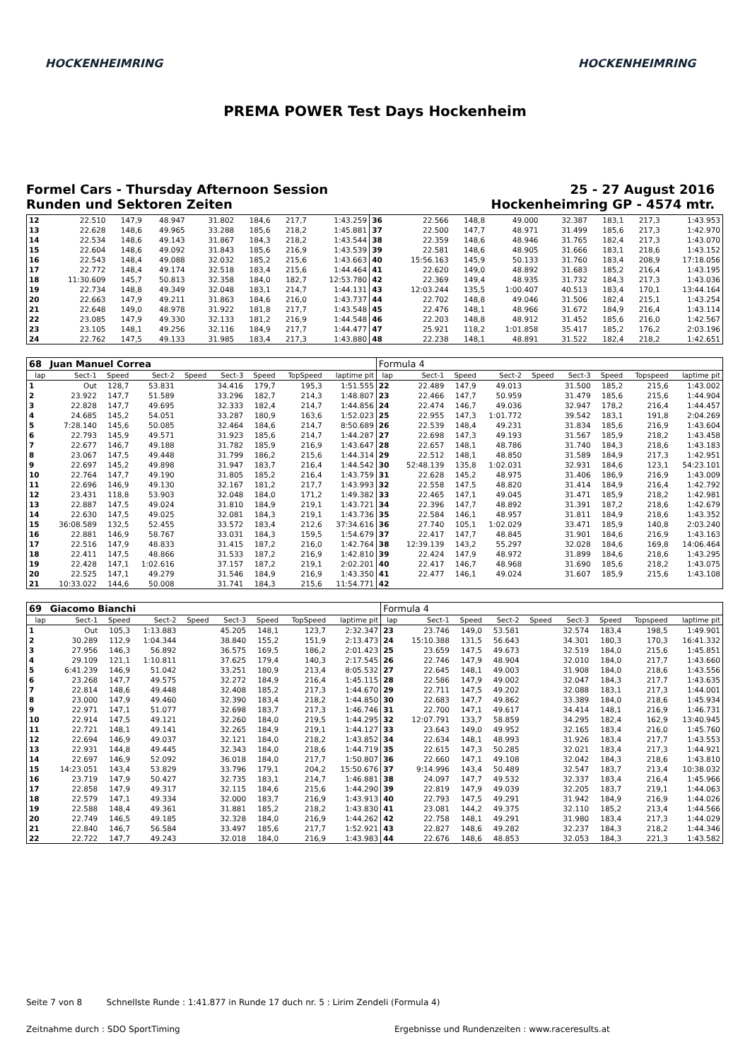HOCKENHEIMRING HOCKENHEIMRING
PREMA POWER Test Days Hockenheim
Formel Cars - Thursday Afternoon Session
Runden und Sektoren Zeiten
25 - 27 August 2016
Hockenheimring GP - 4574 mtr.
| 12 | 22.510 | 147,9 | 48.947 | | 31.802 | 184,6 | 217,7 | 1:43.259 | 36 | 22.566 | 148,8 | 49.000 | | 32.387 | 183,1 | 217,3 | 1:43.953 |
| 13 | 22.628 | 148,6 | 49.965 | | 33.288 | 185,6 | 218,2 | 1:45.881 | 37 | 22.500 | 147,7 | 48.971 | | 31.499 | 185,6 | 217,3 | 1:42.970 |
| 14 | 22.534 | 148,6 | 49.143 | | 31.867 | 184,3 | 218,2 | 1:43.544 | 38 | 22.359 | 148,6 | 48.946 | | 31.765 | 182,4 | 217,3 | 1:43.070 |
| 15 | 22.604 | 148,6 | 49.092 | | 31.843 | 185,6 | 216,9 | 1:43.539 | 39 | 22.581 | 148,6 | 48.905 | | 31.666 | 183,1 | 218,6 | 1:43.152 |
| 16 | 22.543 | 148,4 | 49.088 | | 32.032 | 185,2 | 215,6 | 1:43.663 | 40 | 15:56.163 | 145,9 | 50.133 | | 31.760 | 183,4 | 208,9 | 17:18.056 |
| 17 | 22.772 | 148,4 | 49.174 | | 32.518 | 183,4 | 215,6 | 1:44.464 | 41 | 22.620 | 149,0 | 48.892 | | 31.683 | 185,2 | 216,4 | 1:43.195 |
| 18 | 11:30.609 | 145,7 | 50.813 | | 32.358 | 184,0 | 182,7 | 12:53.780 | 42 | 22.369 | 149,4 | 48.935 | | 31.732 | 184,3 | 217,3 | 1:43.036 |
| 19 | 22.734 | 148,8 | 49.349 | | 32.048 | 183,1 | 214,7 | 1:44.131 | 43 | 12:03.244 | 135,5 | 1:00.407 | | 40.513 | 183,4 | 170,1 | 13:44.164 |
| 20 | 22.663 | 147,9 | 49.211 | | 31.863 | 184,6 | 216,0 | 1:43.737 | 44 | 22.702 | 148,8 | 49.046 | | 31.506 | 182,4 | 215,1 | 1:43.254 |
| 21 | 22.648 | 149,0 | 48.978 | | 31.922 | 181,8 | 217,7 | 1:43.548 | 45 | 22.476 | 148,1 | 48.966 | | 31.672 | 184,9 | 216,4 | 1:43.114 |
| 22 | 23.085 | 147,9 | 49.330 | | 32.133 | 181,2 | 216,9 | 1:44.548 | 46 | 22.203 | 148,8 | 48.912 | | 31.452 | 185,6 | 216,0 | 1:42.567 |
| 23 | 23.105 | 148,1 | 49.256 | | 32.116 | 184,9 | 217,7 | 1:44.477 | 47 | 25.921 | 118,2 | 1:01.858 | | 35.417 | 185,2 | 176,2 | 2:03.196 |
| 24 | 22.762 | 147,5 | 49.133 | | 31.985 | 183,4 | 217,3 | 1:43.880 | 48 | 22.238 | 148,1 | 48.891 | | 31.522 | 182,4 | 218,2 | 1:42.651 |
| 68 | Juan Manuel Correa | | | | | | | | Formula 4 | | | | | | | | |
| --- | --- | --- | --- | --- | --- | --- | --- | --- | --- | --- | --- | --- | --- | --- | --- | --- | --- |
| lap | Sect-1 | Speed | Sect-2 | Speed | Sect-3 | Speed | TopSpeed | laptime pit | lap | Sect-1 | Speed | Sect-2 | Speed | Sect-3 | Speed | Topspeed | laptime pit |
| 1 | Out | 128,7 | 53.831 | | 34.416 | 179,7 | 195,3 | 1:51.555 | 22 | 22.489 | 147,9 | 49.013 | | 31.500 | 185,2 | 215,6 | 1:43.002 |
| 2 | 23.922 | 147,7 | 51.589 | | 33.296 | 182,7 | 214,3 | 1:48.807 | 23 | 22.466 | 147,7 | 50.959 | | 31.479 | 185,6 | 215,6 | 1:44.904 |
| 3 | 22.828 | 147,7 | 49.695 | | 32.333 | 182,4 | 214,7 | 1:44.856 | 24 | 22.474 | 146,7 | 49.036 | | 32.947 | 178,2 | 216,4 | 1:44.457 |
| 4 | 24.685 | 145,2 | 54.051 | | 33.287 | 180,9 | 163,6 | 1:52.023 | 25 | 22.955 | 147,3 | 1:01.772 | | 39.542 | 183,1 | 191,8 | 2:04.269 |
| 5 | 7:28.140 | 145,6 | 50.085 | | 32.464 | 184,6 | 214,7 | 8:50.689 | 26 | 22.539 | 148,4 | 49.231 | | 31.834 | 185,6 | 216,9 | 1:43.604 |
| 6 | 22.793 | 145,9 | 49.571 | | 31.923 | 185,6 | 214,7 | 1:44.287 | 27 | 22.698 | 147,3 | 49.193 | | 31.567 | 185,9 | 218,2 | 1:43.458 |
| 7 | 22.677 | 146,7 | 49.188 | | 31.782 | 185,9 | 216,9 | 1:43.647 | 28 | 22.657 | 148,1 | 48.786 | | 31.740 | 184,3 | 218,6 | 1:43.183 |
| 8 | 23.067 | 147,5 | 49.448 | | 31.799 | 186,2 | 215,6 | 1:44.314 | 29 | 22.512 | 148,1 | 48.850 | | 31.589 | 184,9 | 217,3 | 1:42.951 |
| 9 | 22.697 | 145,2 | 49.898 | | 31.947 | 183,7 | 216,4 | 1:44.542 | 30 | 52:48.139 | 135,8 | 1:02.031 | | 32.931 | 184,6 | 123,1 | 54:23.101 |
| 10 | 22.764 | 147,7 | 49.190 | | 31.805 | 185,2 | 216,4 | 1:43.759 | 31 | 22.628 | 145,2 | 48.975 | | 31.406 | 186,9 | 216,9 | 1:43.009 |
| 11 | 22.696 | 146,9 | 49.130 | | 32.167 | 181,2 | 217,7 | 1:43.993 | 32 | 22.558 | 147,5 | 48.820 | | 31.414 | 184,9 | 216,4 | 1:42.792 |
| 12 | 23.431 | 118,8 | 53.903 | | 32.048 | 184,0 | 171,2 | 1:49.382 | 33 | 22.465 | 147,1 | 49.045 | | 31.471 | 185,9 | 218,2 | 1:42.981 |
| 13 | 22.887 | 147,5 | 49.024 | | 31.810 | 184,9 | 219,1 | 1:43.721 | 34 | 22.396 | 147,7 | 48.892 | | 31.391 | 187,2 | 218,6 | 1:42.679 |
| 14 | 22.630 | 147,5 | 49.025 | | 32.081 | 184,3 | 219,1 | 1:43.736 | 35 | 22.584 | 146,1 | 48.957 | | 31.811 | 184,9 | 218,6 | 1:43.352 |
| 15 | 36:08.589 | 132,5 | 52.455 | | 33.572 | 183,4 | 212,6 | 37:34.616 | 36 | 27.740 | 105,1 | 1:02.029 | | 33.471 | 185,9 | 140,8 | 2:03.240 |
| 16 | 22.881 | 146,9 | 58.767 | | 33.031 | 184,3 | 159,5 | 1:54.679 | 37 | 22.417 | 147,7 | 48.845 | | 31.901 | 184,6 | 216,9 | 1:43.163 |
| 17 | 22.516 | 147,9 | 48.833 | | 31.415 | 187,2 | 216,0 | 1:42.764 | 38 | 12:39.139 | 143,2 | 55.297 | | 32.028 | 184,6 | 169,8 | 14:06.464 |
| 18 | 22.411 | 147,5 | 48.866 | | 31.533 | 187,2 | 216,9 | 1:42.810 | 39 | 22.424 | 147,9 | 48.972 | | 31.899 | 184,6 | 218,6 | 1:43.295 |
| 19 | 22.428 | 147,1 | 1:02.616 | | 37.157 | 187,2 | 219,1 | 2:02.201 | 40 | 22.417 | 146,7 | 48.968 | | 31.690 | 185,6 | 218,2 | 1:43.075 |
| 20 | 22.525 | 147,1 | 49.279 | | 31.546 | 184,9 | 216,9 | 1:43.350 | 41 | 22.477 | 146,1 | 49.024 | | 31.607 | 185,9 | 215,6 | 1:43.108 |
| 21 | 10:33.022 | 144,6 | 50.008 | | 31.741 | 184,3 | 215,6 | 11:54.771 | 42 | | | | | | | | |
| 69 | Giacomo Bianchi | | | | | | | | Formula 4 | | | | | | | | |
| --- | --- | --- | --- | --- | --- | --- | --- | --- | --- | --- | --- | --- | --- | --- | --- | --- | --- |
| lap | Sect-1 | Speed | Sect-2 | Speed | Sect-3 | Speed | TopSpeed | laptime pit | lap | Sect-1 | Speed | Sect-2 | Speed | Sect-3 | Speed | Topspeed | laptime pit |
| 1 | Out | 105,3 | 1:13.883 | | 45.205 | 148,1 | 123,7 | 2:32.347 | 23 | 23.746 | 149,0 | 53.581 | | 32.574 | 183,4 | 198,5 | 1:49.901 |
| 2 | 30.289 | 112,9 | 1:04.344 | | 38.840 | 155,2 | 151,9 | 2:13.473 | 24 | 15:10.388 | 131,5 | 56.643 | | 34.301 | 180,3 | 170,3 | 16:41.332 |
| 3 | 27.956 | 146,3 | 56.892 | | 36.575 | 169,5 | 186,2 | 2:01.423 | 25 | 23.659 | 147,5 | 49.673 | | 32.519 | 184,0 | 215,6 | 1:45.851 |
| 4 | 29.109 | 121,1 | 1:10.811 | | 37.625 | 179,4 | 140,3 | 2:17.545 | 26 | 22.746 | 147,9 | 48.904 | | 32.010 | 184,0 | 217,7 | 1:43.660 |
| 5 | 6:41.239 | 146,9 | 51.042 | | 33.251 | 180,9 | 213,4 | 8:05.532 | 27 | 22.645 | 148,1 | 49.003 | | 31.908 | 184,0 | 218,6 | 1:43.556 |
| 6 | 23.268 | 147,7 | 49.575 | | 32.272 | 184,9 | 216,4 | 1:45.115 | 28 | 22.586 | 147,9 | 49.002 | | 32.047 | 184,3 | 217,7 | 1:43.635 |
| 7 | 22.814 | 148,6 | 49.448 | | 32.408 | 185,2 | 217,3 | 1:44.670 | 29 | 22.711 | 147,5 | 49.202 | | 32.088 | 183,1 | 217,3 | 1:44.001 |
| 8 | 23.000 | 147,9 | 49.460 | | 32.390 | 183,4 | 218,2 | 1:44.850 | 30 | 22.683 | 147,7 | 49.862 | | 33.389 | 184,0 | 218,6 | 1:45.934 |
| 9 | 22.971 | 147,1 | 51.077 | | 32.698 | 183,7 | 217,3 | 1:46.746 | 31 | 22.700 | 147,1 | 49.617 | | 34.414 | 148,1 | 216,9 | 1:46.731 |
| 10 | 22.914 | 147,5 | 49.121 | | 32.260 | 184,0 | 219,5 | 1:44.295 | 32 | 12:07.791 | 133,7 | 58.859 | | 34.295 | 182,4 | 162,9 | 13:40.945 |
| 11 | 22.721 | 148,1 | 49.141 | | 32.265 | 184,9 | 219,1 | 1:44.127 | 33 | 23.643 | 149,0 | 49.952 | | 32.165 | 183,4 | 216,0 | 1:45.760 |
| 12 | 22.694 | 146,9 | 49.037 | | 32.121 | 184,0 | 218,2 | 1:43.852 | 34 | 22.634 | 148,1 | 48.993 | | 31.926 | 183,4 | 217,7 | 1:43.553 |
| 13 | 22.931 | 144,8 | 49.445 | | 32.343 | 184,0 | 218,6 | 1:44.719 | 35 | 22.615 | 147,3 | 50.285 | | 32.021 | 183,4 | 217,3 | 1:44.921 |
| 14 | 22.697 | 146,9 | 52.092 | | 36.018 | 184,0 | 217,7 | 1:50.807 | 36 | 22.660 | 147,1 | 49.108 | | 32.042 | 184,3 | 218,6 | 1:43.810 |
| 15 | 14:23.051 | 143,4 | 53.829 | | 33.796 | 179,1 | 204,2 | 15:50.676 | 37 | 9:14.996 | 143,4 | 50.489 | | 32.547 | 183,7 | 213,4 | 10:38.032 |
| 16 | 23.719 | 147,9 | 50.427 | | 32.735 | 183,1 | 214,7 | 1:46.881 | 38 | 24.097 | 147,7 | 49.532 | | 32.337 | 183,4 | 216,4 | 1:45.966 |
| 17 | 22.858 | 147,9 | 49.317 | | 32.115 | 184,6 | 215,6 | 1:44.290 | 39 | 22.819 | 147,9 | 49.039 | | 32.205 | 183,7 | 219,1 | 1:44.063 |
| 18 | 22.579 | 147,1 | 49.334 | | 32.000 | 183,7 | 216,9 | 1:43.913 | 40 | 22.793 | 147,5 | 49.291 | | 31.942 | 184,9 | 216,9 | 1:44.026 |
| 19 | 22.588 | 148,4 | 49.361 | | 31.881 | 185,2 | 218,2 | 1:43.830 | 41 | 23.081 | 144,2 | 49.375 | | 32.110 | 185,2 | 213,4 | 1:44.566 |
| 20 | 22.749 | 146,5 | 49.185 | | 32.328 | 184,0 | 216,9 | 1:44.262 | 42 | 22.758 | 148,1 | 49.291 | | 31.980 | 183,4 | 217,3 | 1:44.029 |
| 21 | 22.840 | 146,7 | 56.584 | | 33.497 | 185,6 | 217,7 | 1:52.921 | 43 | 22.827 | 148,6 | 49.282 | | 32.237 | 184,3 | 218,2 | 1:44.346 |
| 22 | 22.722 | 147,7 | 49.243 | | 32.018 | 184,0 | 216,9 | 1:43.983 | 44 | 22.676 | 148,6 | 48.853 | | 32.053 | 184,3 | 221,3 | 1:43.582 |
Seite 7 von 8 Schnellste Runde : 1:41.877 in Runde 17 duch nr. 5 : Lirim Zendeli (Formula 4)
Zeitnahme durch : SDO SportTiming
Ergebnisse und Rundenzeiten : www.raceresults.at